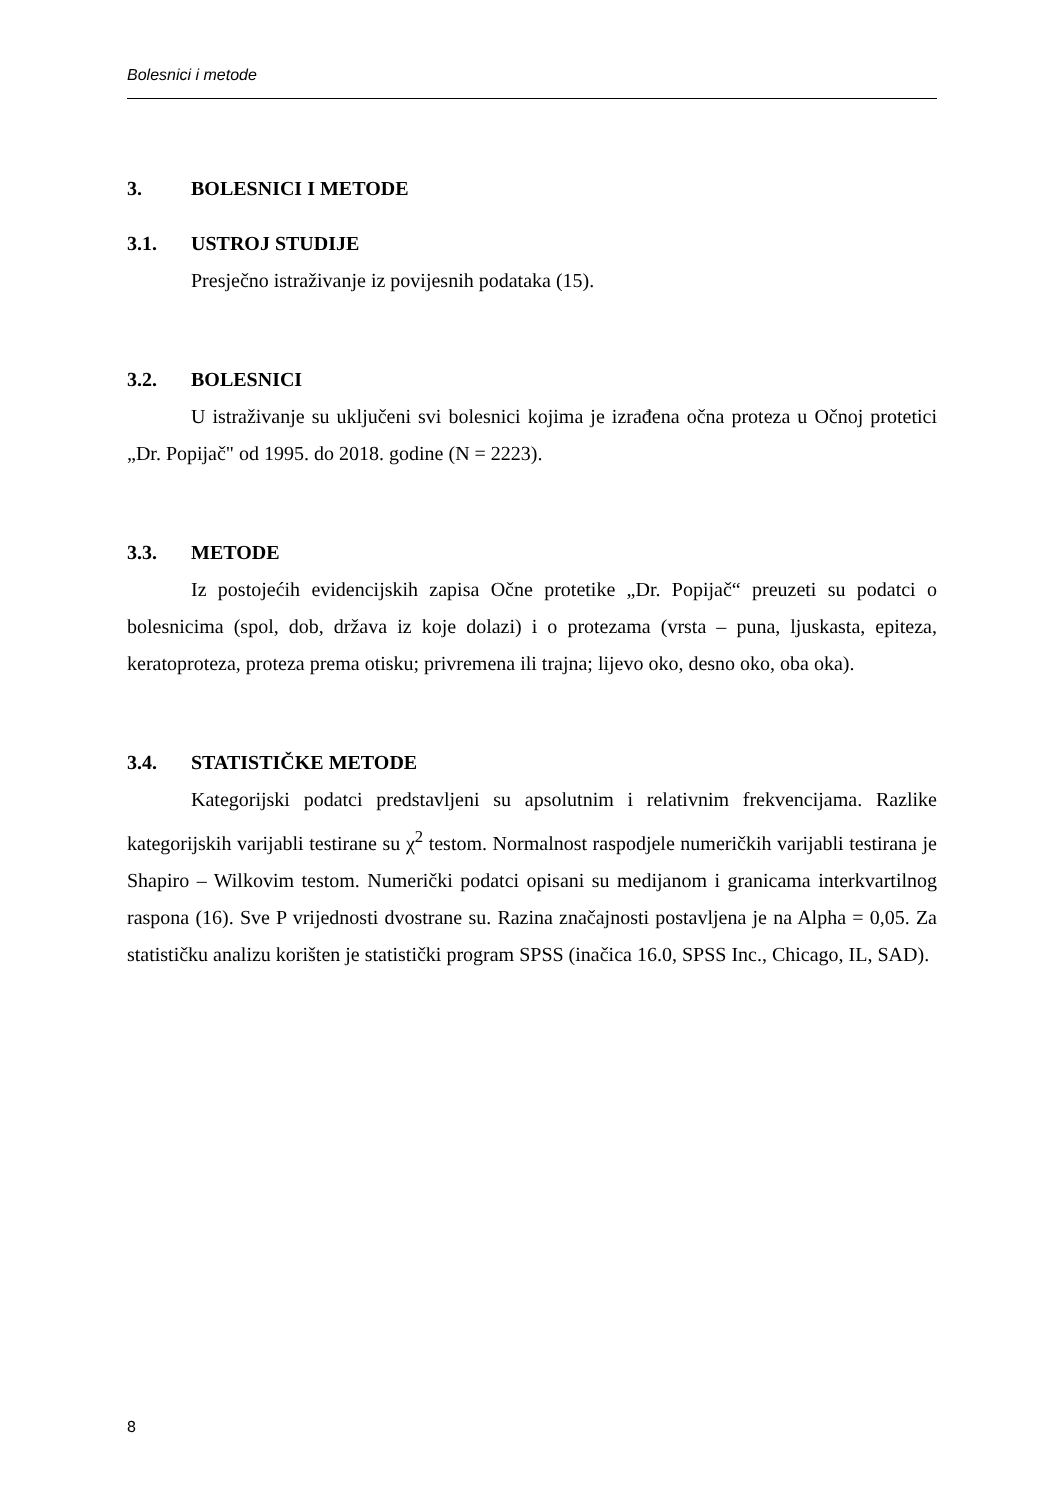Bolesnici i metode
3. BOLESNICI I METODE
3.1. USTROJ STUDIJE
Presječno istraživanje iz povijesnih podataka (15).
3.2. BOLESNICI
U istraživanje su uključeni svi bolesnici kojima je izrađena očna proteza u Očnoj protetici „Dr. Popijač" od 1995. do 2018. godine (N = 2223).
3.3. METODE
Iz postojećih evidencijskih zapisa Očne protetike „Dr. Popijač“ preuzeti su podatci o bolesnicima (spol, dob, država iz koje dolazi) i o protezama (vrsta – puna, ljuskasta, epiteza, keratoproteza, proteza prema otisku; privremena ili trajna; lijevo oko, desno oko, oba oka).
3.4. STATISTIČKE METODE
Kategorijski podatci predstavljeni su apsolutnim i relativnim frekvencijama. Razlike kategorijskih varijabli testirane su χ<sup>2</sup> testom. Normalnost raspodjele numeričkih varijabli testirana je Shapiro – Wilkovim testom. Numerički podatci opisani su medijanom i granicama interkvartilnog raspona (16). Sve P vrijednosti dvostrane su. Razina značajnosti postavljena je na Alpha = 0,05. Za statističku analizu korišten je statistički program SPSS (inačica 16.0, SPSS Inc., Chicago, IL, SAD).
8